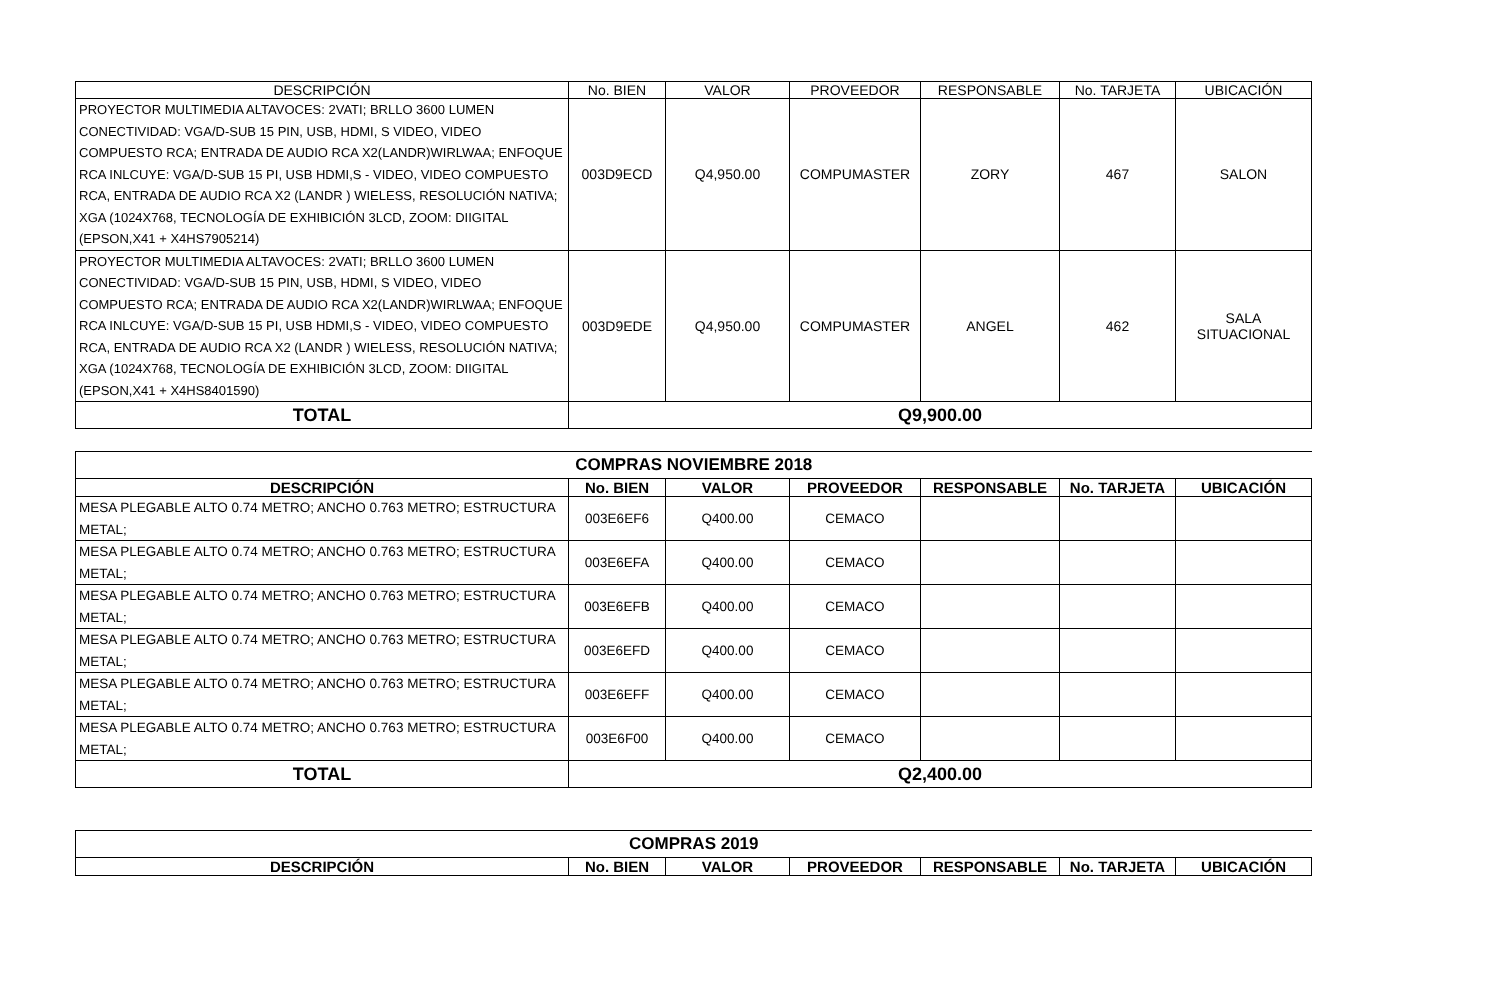| DESCRIPCIÓN | No. BIEN | VALOR | PROVEEDOR | RESPONSABLE | No. TARJETA | UBICACIÓN |
| --- | --- | --- | --- | --- | --- | --- |
| PROYECTOR MULTIMEDIA ALTAVOCES: 2VATI; BRLLO 3600 LUMEN CONECTIVIDAD: VGA/D-SUB 15 PIN, USB, HDMI, S VIDEO, VIDEO COMPUESTO RCA; ENTRADA DE AUDIO RCA X2(LANDR)WIRLWAA; ENFOQUE RCA INLCUYE: VGA/D-SUB 15 PI, USB HDMI,S - VIDEO, VIDEO COMPUESTO RCA, ENTRADA DE AUDIO RCA X2 (LANDR ) WIELESS, RESOLUCIÓN NATIVA; XGA (1024X768, TECNOLOGÍA DE EXHIBICIÓN 3LCD, ZOOM: DIIGITAL (EPSON,X41 + X4HS7905214) | 003D9ECD | Q4,950.00 | COMPUMASTER | ZORY | 467 | SALON |
| PROYECTOR MULTIMEDIA ALTAVOCES: 2VATI; BRLLO 3600 LUMEN CONECTIVIDAD: VGA/D-SUB 15 PIN, USB, HDMI, S VIDEO, VIDEO COMPUESTO RCA; ENTRADA DE AUDIO RCA X2(LANDR)WIRLWAA; ENFOQUE RCA INLCUYE: VGA/D-SUB 15 PI, USB HDMI,S - VIDEO, VIDEO COMPUESTO RCA, ENTRADA DE AUDIO RCA X2 (LANDR ) WIELESS, RESOLUCIÓN NATIVA; XGA (1024X768, TECNOLOGÍA DE EXHIBICIÓN 3LCD, ZOOM: DIIGITAL (EPSON,X41 + X4HS8401590) | 003D9EDE | Q4,950.00 | COMPUMASTER | ANGEL | 462 | SALA SITUACIONAL |
| TOTAL | Q9,900.00 | | | | | |
| COMPRAS NOVIEMBRE 2018 | | | | | | |
| DESCRIPCIÓN | No. BIEN | VALOR | PROVEEDOR | RESPONSABLE | No. TARJETA | UBICACIÓN |
| MESA PLEGABLE ALTO 0.74 METRO; ANCHO 0.763 METRO; ESTRUCTURA METAL; | 003E6EF6 | Q400.00 | CEMACO | | | |
| MESA PLEGABLE ALTO 0.74 METRO; ANCHO 0.763 METRO; ESTRUCTURA METAL; | 003E6EFA | Q400.00 | CEMACO | | | |
| MESA PLEGABLE ALTO 0.74 METRO; ANCHO 0.763 METRO; ESTRUCTURA METAL; | 003E6EFB | Q400.00 | CEMACO | | | |
| MESA PLEGABLE ALTO 0.74 METRO; ANCHO 0.763 METRO; ESTRUCTURA METAL; | 003E6EFD | Q400.00 | CEMACO | | | |
| MESA PLEGABLE ALTO 0.74 METRO; ANCHO 0.763 METRO; ESTRUCTURA METAL; | 003E6EFF | Q400.00 | CEMACO | | | |
| MESA PLEGABLE ALTO 0.74 METRO; ANCHO 0.763 METRO; ESTRUCTURA METAL; | 003E6F00 | Q400.00 | CEMACO | | | |
| TOTAL | Q2,400.00 | | | | | |
| COMPRAS 2019 | | | | | | |
| DESCRIPCIÓN | No. BIEN | VALOR | PROVEEDOR | RESPONSABLE | No. TARJETA | UBICACIÓN |